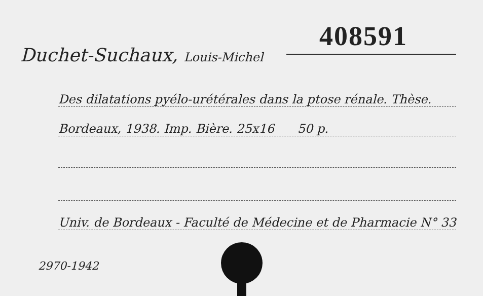408591
Duchet-Suchaux, Louis-Michel
Des dilatations pyélo-urétérales dans la ptose rénale. Thèse.
Bordeaux, 1938. Imp. Bière. 25x16 50 p.
Univ. de Bordeaux - Faculté de Médecine et de Pharmacie N° 33
2970-1942